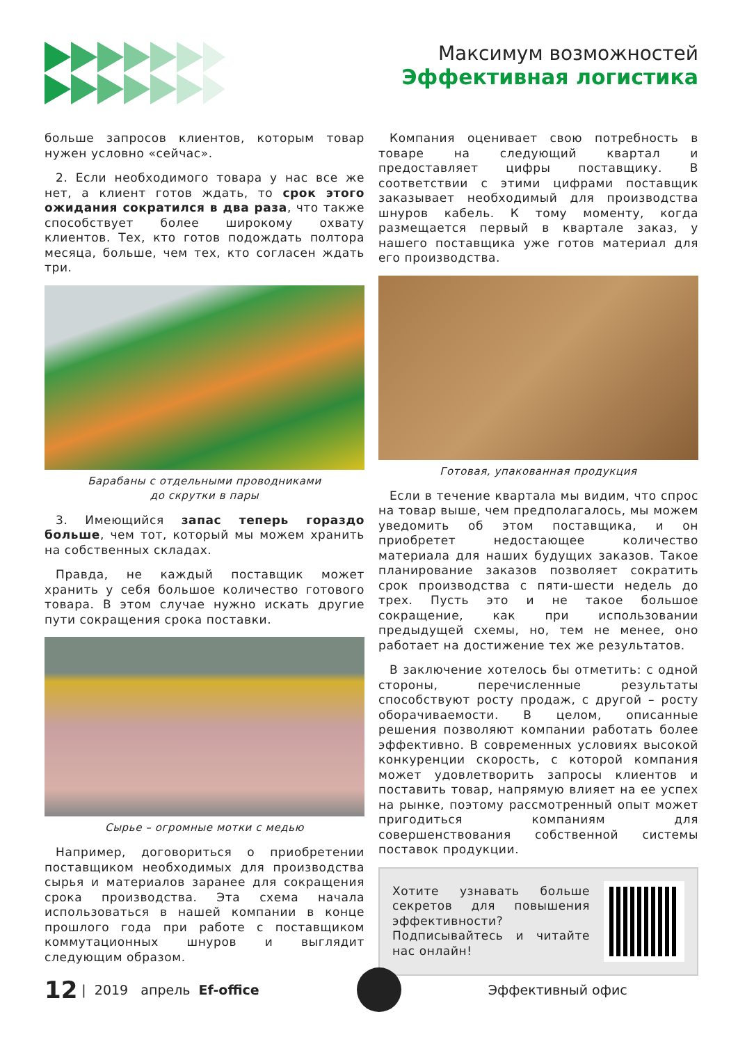Максимум возможностей
Эффективная логистика
больше запросов клиентов, которым товар нужен условно «сейчас».
2. Если необходимого товара у нас все же нет, а клиент готов ждать, то срок этого ожидания сократился в два раза, что также способствует более широкому охвату клиентов. Тех, кто готов подождать полтора месяца, больше, чем тех, кто согласен ждать три.
Барабаны с отдельными проводниками
до скрутки в пары
3. Имеющийся запас теперь гораздо больше, чем тот, который мы можем хранить на собственных складах.
Правда, не каждый поставщик может хранить у себя большое количество готового товара. В этом случае нужно искать другие пути сокращения срока поставки.
Сырье – огромные мотки с медью
Например, договориться о приобретении поставщиком необходимых для производства сырья и материалов заранее для сокращения срока производства. Эта схема начала использоваться в нашей компании в конце прошлого года при работе с поставщиком коммутационных шнуров и выглядит следующим образом.
Компания оценивает свою потребность в товаре на следующий квартал и предоставляет цифры поставщику. В соответствии с этими цифрами поставщик заказывает необходимый для производства шнуров кабель. К тому моменту, когда размещается первый в квартале заказ, у нашего поставщика уже готов материал для его производства.
Готовая, упакованная продукция
Если в течение квартала мы видим, что спрос на товар выше, чем предполагалось, мы можем уведомить об этом поставщика, и он приобретет недостающее количество материала для наших будущих заказов. Такое планирование заказов позволяет сократить срок производства с пяти-шести недель до трех. Пусть это и не такое большое сокращение, как при использовании предыдущей схемы, но, тем не менее, оно работает на достижение тех же результатов.
В заключение хотелось бы отметить: с одной стороны, перечисленные результаты способствуют росту продаж, с другой – росту оборачиваемости. В целом, описанные решения позволяют компании работать более эффективно. В современных условиях высокой конкуренции скорость, с которой компания может удовлетворить запросы клиентов и поставить товар, напрямую влияет на ее успех на рынке, поэтому рассмотренный опыт может пригодиться компаниям для совершенствования собственной системы поставок продукции.
Хотите узнавать больше секретов для повышения эффективности? Подписывайтесь и читайте нас онлайн!
12 | 2019 апрель Ef-office Эффективный офис